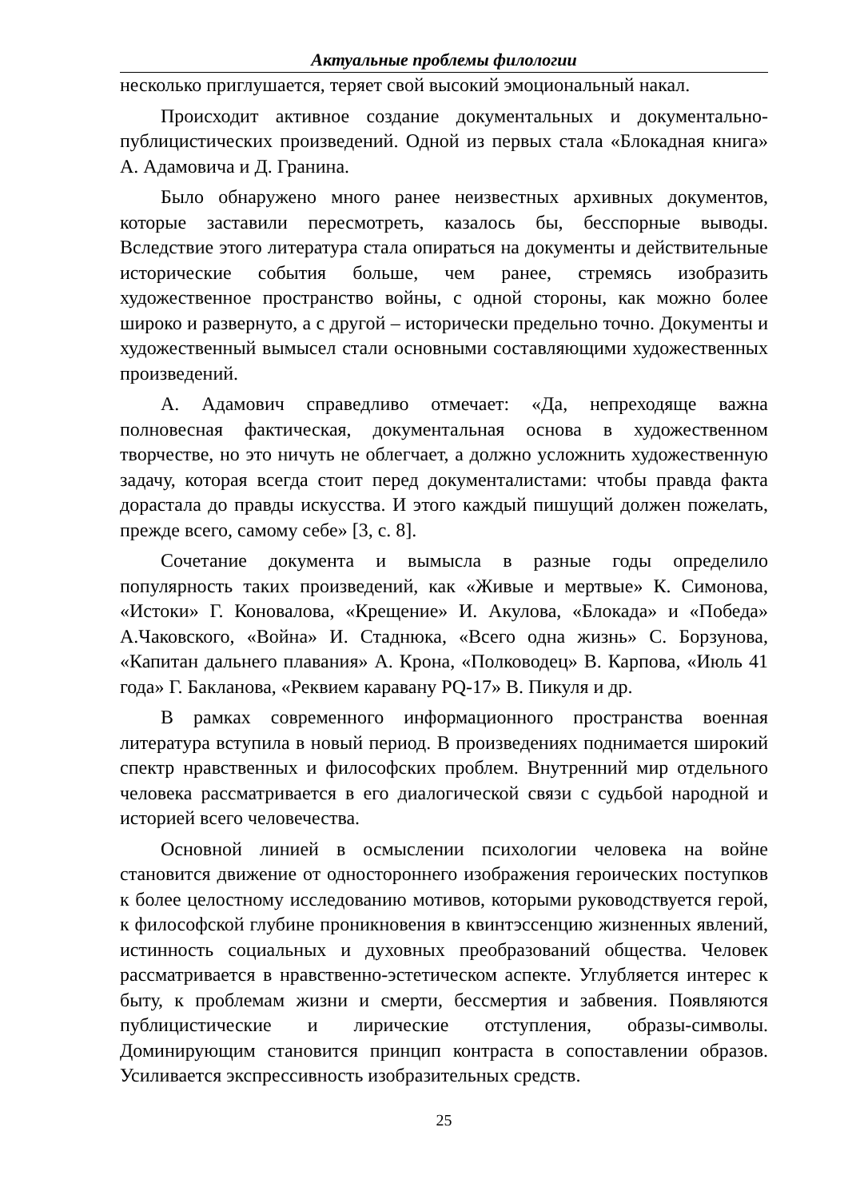Актуальные проблемы филологии
несколько приглушается, теряет свой высокий эмоциональный накал.
Происходит активное создание документальных и документально-публицистических произведений. Одной из первых стала «Блокадная книга» А. Адамовича и Д. Гранина.
Было обнаружено много ранее неизвестных архивных документов, которые заставили пересмотреть, казалось бы, бесспорные выводы. Вследствие этого литература стала опираться на документы и действительные исторические события больше, чем ранее, стремясь изобразить художественное пространство войны, с одной стороны, как можно более широко и развернуто, а с другой – исторически предельно точно. Документы и художественный вымысел стали основными составляющими художественных произведений.
А. Адамович справедливо отмечает: «Да, непреходяще важна полновесная фактическая, документальная основа в художественном творчестве, но это ничуть не облегчает, а должно усложнить художественную задачу, которая всегда стоит перед документалистами: чтобы правда факта дорастала до правды искусства. И этого каждый пишущий должен пожелать, прежде всего, самому себе» [3, с. 8].
Сочетание документа и вымысла в разные годы определило популярность таких произведений, как «Живые и мертвые» К. Симонова, «Истоки» Г. Коновалова, «Крещение» И. Акулова, «Блокада» и «Победа» А.Чаковского, «Война» И. Стаднюка, «Всего одна жизнь» С. Борзунова, «Капитан дальнего плавания» А. Крона, «Полководец» В. Карпова, «Июль 41 года» Г. Бакланова, «Реквием каравану PQ-17» В. Пикуля и др.
В рамках современного информационного пространства военная литература вступила в новый период. В произведениях поднимается широкий спектр нравственных и философских проблем. Внутренний мир отдельного человека рассматривается в его диалогической связи с судьбой народной и историей всего человечества.
Основной линией в осмыслении психологии человека на войне становится движение от одностороннего изображения героических поступков к более целостному исследованию мотивов, которыми руководствуется герой, к философской глубине проникновения в квинтэссенцию жизненных явлений, истинность социальных и духовных преобразований общества. Человек рассматривается в нравственно-эстетическом аспекте. Углубляется интерес к быту, к проблемам жизни и смерти, бессмертия и забвения. Появляются публицистические и лирические отступления, образы-символы. Доминирующим становится принцип контраста в сопоставлении образов. Усиливается экспрессивность изобразительных средств.
25